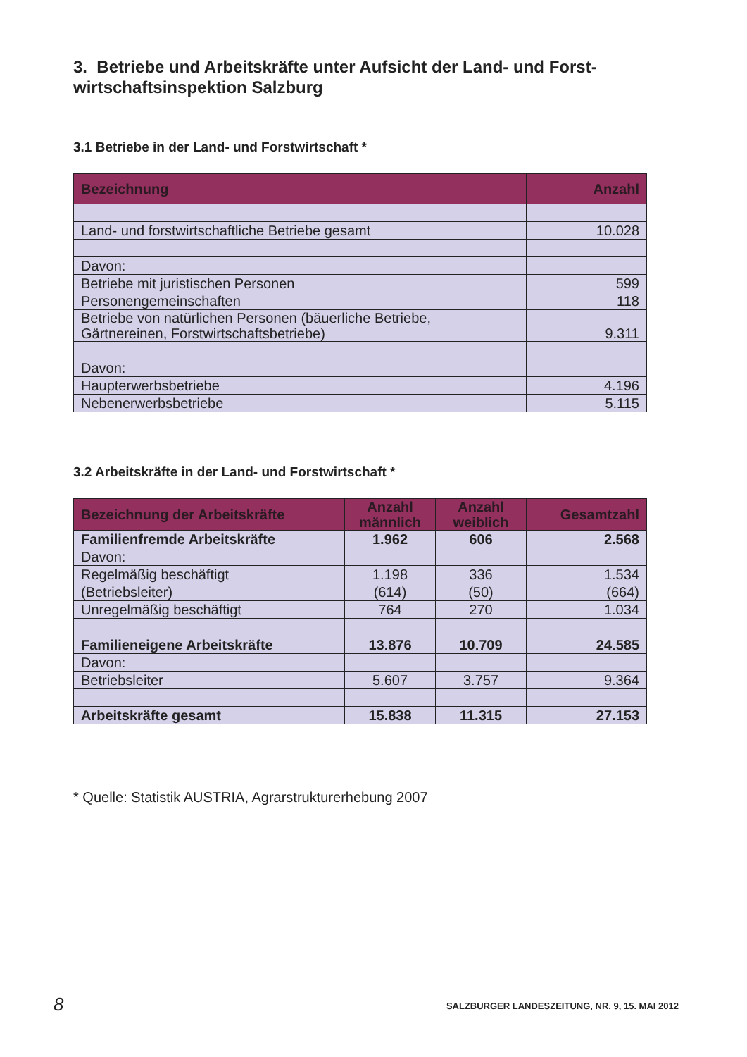3. Betriebe und Arbeitskräfte unter Aufsicht der Land- und Forst-
wirtschaftsinspektion Salzburg
3.1 Betriebe in der Land- und Forstwirtschaft *
| Bezeichnung | Anzahl |
| --- | --- |
| Land- und forstwirtschaftliche Betriebe gesamt | 10.028 |
| Davon: | |
| Betriebe mit juristischen Personen | 599 |
| Personengemeinschaften | 118 |
| Betriebe von natürlichen Personen (bäuerliche Betriebe, Gärtnereinen, Forstwirtschaftsbetriebe) | 9.311 |
| Davon: | |
| Haupterwerbsbetriebe | 4.196 |
| Nebenerwerbsbetriebe | 5.115 |
3.2 Arbeitskräfte in der Land- und Forstwirtschaft *
| Bezeichnung der Arbeitskräfte | Anzahl männlich | Anzahl weiblich | Gesamtzahl |
| --- | --- | --- | --- |
| Familienfremde Arbeitskräfte | 1.962 | 606 | 2.568 |
| Davon: | | | |
| Regelmäßig beschäftigt | 1.198 | 336 | 1.534 |
| (Betriebsleiter) | (614) | (50) | (664) |
| Unregelmäßig beschäftigt | 764 | 270 | 1.034 |
| Familieneigene Arbeitskräfte | 13.876 | 10.709 | 24.585 |
| Davon: | | | |
| Betriebsleiter | 5.607 | 3.757 | 9.364 |
| Arbeitskräfte gesamt | 15.838 | 11.315 | 27.153 |
* Quelle: Statistik AUSTRIA, Agrarstrukturerhebung 2007
8
SALZBURGER LANDESZEITUNG, NR. 9, 15. MAI 2012